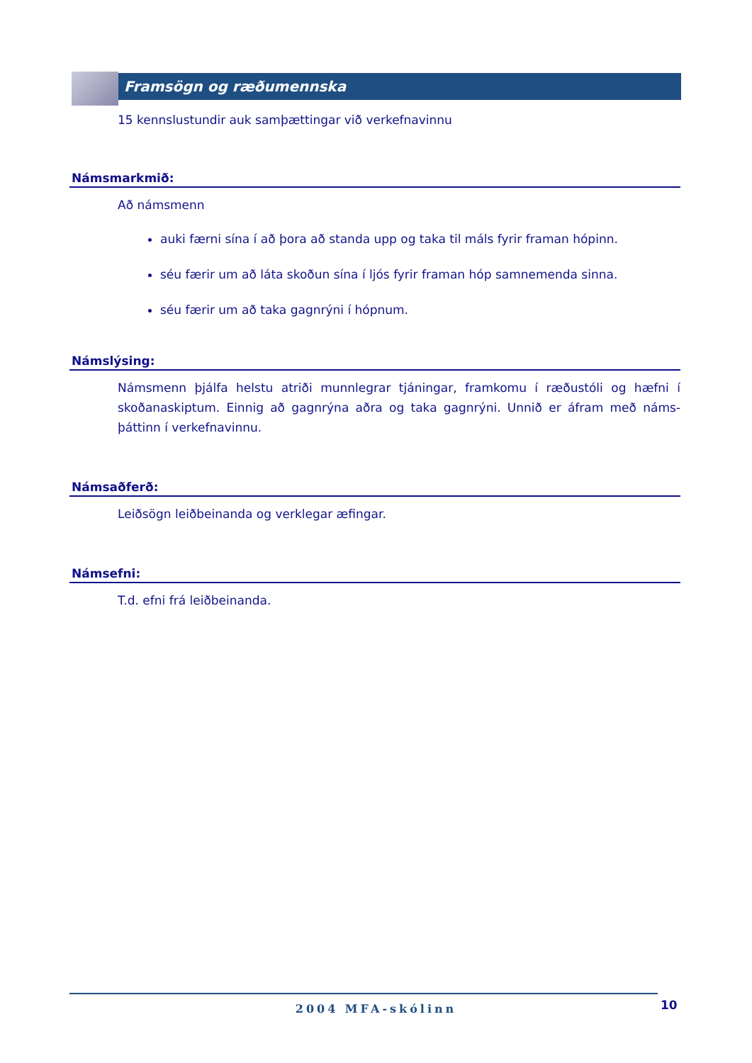Framsögn og ræðumennska
15 kennslustundir auk samþættingar við verkefnavinnu
Námsmarkmið:
Að námsmenn
auki færni sína í að þora að standa upp og taka til máls fyrir framan hópinn.
séu færir um að láta skoðun sína í ljós fyrir framan hóp samnemenda sinna.
séu færir um að taka gagnrýni í hópnum.
Námslýsing:
Námsmenn þjálfa helstu atriði munnlegrar tjáningar, framkomu í ræðustóli og hæfni í skoðanaskiptum. Einnig að gagnrýna aðra og taka gagnrýni. Unnið er áfram með náms-þáttinn í verkefnavinnu.
Námsaðferð:
Leiðsögn leiðbeinanda og verklegar æfingar.
Námsefni:
T.d. efni frá leiðbeinanda.
2004 MFA-skólinn 10